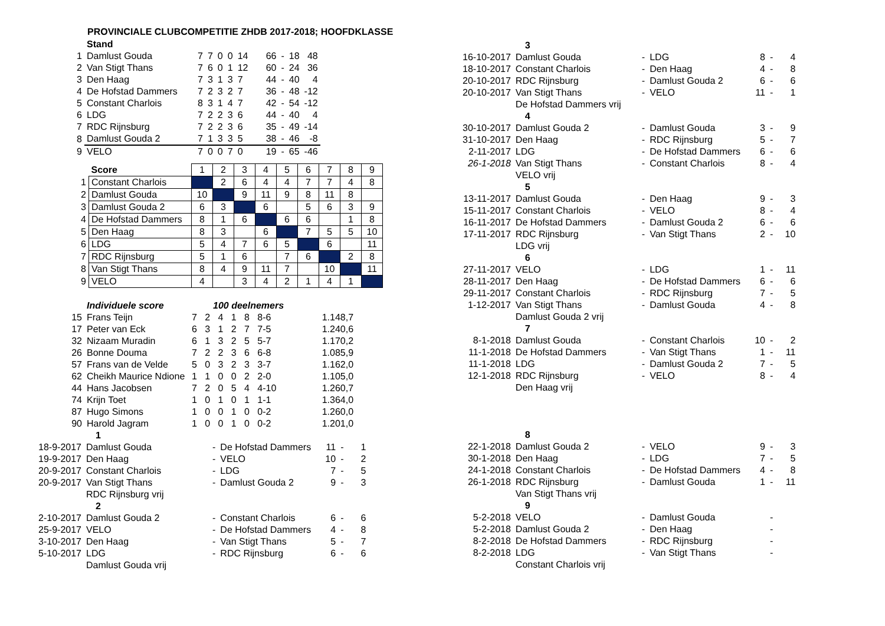PROVINCIALE CLUBCOMPETITIE ZHDB 2017-2018; HOOFDKLASSE
| | Stand | | | | | | | | | |
| 1 | Damlust Gouda | 7 | 7 | 0 | 0 | 14 | 66 | - | 18 | 48 |
| 2 | Van Stigt Thans | 7 | 6 | 0 | 1 | 12 | 60 | - | 24 | 36 |
| 3 | Den Haag | 7 | 3 | 1 | 3 | 7 | 44 | - | 40 | 4 |
| 4 | De Hofstad Dammers | 7 | 2 | 3 | 2 | 7 | 36 | - | 48 | -12 |
| 5 | Constant Charlois | 8 | 3 | 1 | 4 | 7 | 42 | - | 54 | -12 |
| 6 | LDG | 7 | 2 | 2 | 3 | 6 | 44 | - | 40 | 4 |
| 7 | RDC Rijnsburg | 7 | 2 | 2 | 3 | 6 | 35 | - | 49 | -14 |
| 8 | Damlust Gouda 2 | 7 | 1 | 3 | 3 | 5 | 38 | - | 46 | -8 |
| 9 | VELO | 7 | 0 | 0 | 7 | 0 | 19 | - | 65 | -46 |
| | Score | 1 | 2 | 3 | 4 | 5 | 6 | 7 | 8 | 9 |
| 1 | Constant Charlois | | 2 | 6 | 4 | 4 | 7 | 7 | 4 | 8 |
| 2 | Damlust Gouda | 10 | | 9 | 11 | 9 | 8 | 11 | 8 | |
| 3 | Damlust Gouda 2 | 6 | 3 | | 6 | | 5 | 6 | 3 | 9 |
| 4 | De Hofstad Dammers | 8 | 1 | 6 | | 6 | 6 | | 1 | 8 |
| 5 | Den Haag | 8 | 3 | | 6 | | 7 | 5 | 5 | 10 |
| 6 | LDG | 5 | 4 | 7 | 6 | 5 | | 6 | | 11 |
| 7 | RDC Rijnsburg | 5 | 1 | 6 | | 7 | 6 | | 2 | 8 |
| 8 | Van Stigt Thans | 8 | 4 | 9 | 11 | 7 | | 10 | | 11 |
| 9 | VELO | 4 | | 3 | 4 | 2 | 1 | 4 | 1 | |
| | Individuele score | 100 deelnemers | | | | | | |
| 15 | Frans Teijn | 7 | 2 | 4 | 1 | 8 | 8-6 | 1.148,7 |
| 17 | Peter van Eck | 6 | 3 | 1 | 2 | 7 | 7-5 | 1.240,6 |
| 32 | Nizaam Muradin | 6 | 1 | 3 | 2 | 5 | 5-7 | 1.170,2 |
| 26 | Bonne Douma | 7 | 2 | 2 | 3 | 6 | 6-8 | 1.085,9 |
| 57 | Frans van de Velde | 5 | 0 | 3 | 2 | 3 | 3-7 | 1.162,0 |
| 62 | Cheikh Maurice Ndione | 1 | 1 | 0 | 0 | 2 | 2-0 | 1.105,0 |
| 44 | Hans Jacobsen | 7 | 2 | 0 | 5 | 4 | 4-10 | 1.260,7 |
| 74 | Krijn Toet | 1 | 0 | 1 | 0 | 1 | 1-1 | 1.364,0 |
| 87 | Hugo Simons | 1 | 0 | 0 | 1 | 0 | 0-2 | 1.260,0 |
| 90 | Harold Jagram | 1 | 0 | 0 | 1 | 0 | 0-2 | 1.201,0 |
| | 1 | | | | | |
| 18-9-2017 | Damlust Gouda | - | De Hofstad Dammers | 11 | - | 1 |
| 19-9-2017 | Den Haag | - | VELO | 10 | - | 2 |
| 20-9-2017 | Constant Charlois | - | LDG | 7 | - | 5 |
| 20-9-2017 | Van Stigt Thans | - | Damlust Gouda 2 | 9 | - | 3 |
| | RDC Rijnsburg vrij | | | | | |
| | 2 | | | | | |
| 2-10-2017 | Damlust Gouda 2 | - | Constant Charlois | 6 | - | 6 |
| 25-9-2017 | VELO | - | De Hofstad Dammers | 4 | - | 8 |
| 3-10-2017 | Den Haag | - | Van Stigt Thans | 5 | - | 7 |
| 5-10-2017 | LDG | - | RDC Rijnsburg | 6 | - | 6 |
| | Damlust Gouda vrij | | | | | |
| | 3 | | | | | |
| 16-10-2017 | Damlust Gouda | - | LDG | 8 | - | 4 |
| 18-10-2017 | Constant Charlois | - | Den Haag | 4 | - | 8 |
| 20-10-2017 | RDC Rijnsburg | - | Damlust Gouda 2 | 6 | - | 6 |
| 20-10-2017 | Van Stigt Thans | - | VELO | 11 | - | 1 |
| | De Hofstad Dammers vrij | | | | | |
| | 4 | | | | | |
| 30-10-2017 | Damlust Gouda 2 | - | Damlust Gouda | 3 | - | 9 |
| 31-10-2017 | Den Haag | - | RDC Rijnsburg | 5 | - | 7 |
| 2-11-2017 | LDG | - | De Hofstad Dammers | 6 | - | 6 |
| 26-1-2018 | Van Stigt Thans | - | Constant Charlois | 8 | - | 4 |
| | VELO vrij | | | | | |
| | 5 | | | | | |
| 13-11-2017 | Damlust Gouda | - | Den Haag | 9 | - | 3 |
| 15-11-2017 | Constant Charlois | - | VELO | 8 | - | 4 |
| 16-11-2017 | De Hofstad Dammers | - | Damlust Gouda 2 | 6 | - | 6 |
| 17-11-2017 | RDC Rijnsburg | - | Van Stigt Thans | 2 | - | 10 |
| | LDG vrij | | | | | |
| | 6 | | | | | |
| 27-11-2017 | VELO | - | LDG | 1 | - | 11 |
| 28-11-2017 | Den Haag | - | De Hofstad Dammers | 6 | - | 6 |
| 29-11-2017 | Constant Charlois | - | RDC Rijnsburg | 7 | - | 5 |
| 1-12-2017 | Van Stigt Thans | - | Damlust Gouda | 4 | - | 8 |
| | Damlust Gouda 2 vrij | | | | | |
| | 7 | | | | | |
| 8-1-2018 | Damlust Gouda | - | Constant Charlois | 10 | - | 2 |
| 11-1-2018 | De Hofstad Dammers | - | Van Stigt Thans | 1 | - | 11 |
| 11-1-2018 | LDG | - | Damlust Gouda 2 | 7 | - | 5 |
| 12-1-2018 | RDC Rijnsburg | - | VELO | 8 | - | 4 |
| | Den Haag vrij | | | | | |
| | 8 | | | | | |
| 22-1-2018 | Damlust Gouda 2 | - | VELO | 9 | - | 3 |
| 30-1-2018 | Den Haag | - | LDG | 7 | - | 5 |
| 24-1-2018 | Constant Charlois | - | De Hofstad Dammers | 4 | - | 8 |
| 26-1-2018 | RDC Rijnsburg | - | Damlust Gouda | 1 | - | 11 |
| | Van Stigt Thans vrij | | | | | |
| | 9 | | | | | |
| 5-2-2018 | VELO | - | Damlust Gouda | | - | |
| 5-2-2018 | Damlust Gouda 2 | - | Den Haag | | - | |
| 8-2-2018 | De Hofstad Dammers | - | RDC Rijnsburg | | - | |
| 8-2-2018 | LDG | - | Van Stigt Thans | | - | |
| | Constant Charlois vrij | | | | | |